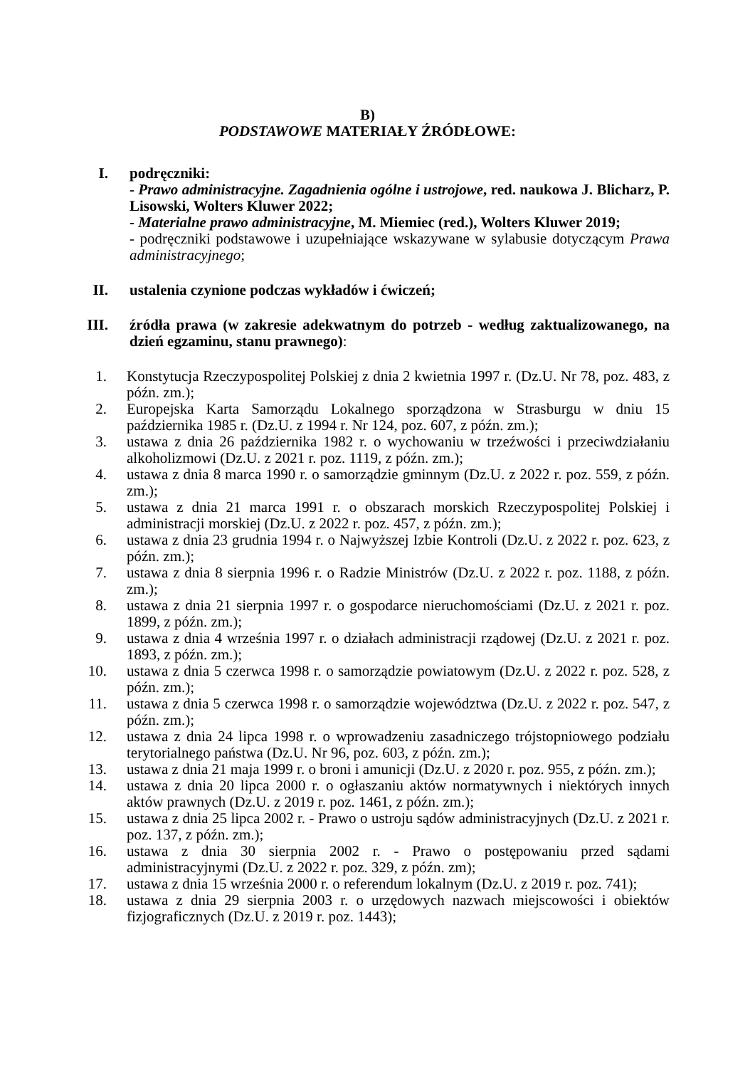B)
PODSTAWOWE MATERIAŁY ŹRÓDŁOWE:
I. podręczniki:
- Prawo administracyjne. Zagadnienia ogólne i ustrojowe, red. naukowa J. Blicharz, P. Lisowski, Wolters Kluwer 2022;
- Materialne prawo administracyjne, M. Miemiec (red.), Wolters Kluwer 2019;
- podręczniki podstawowe i uzupełniające wskazywane w sylabusie dotyczącym Prawa administracyjnego;
II. ustalenia czynione podczas wykładów i ćwiczeń;
III. źródła prawa (w zakresie adekwatnym do potrzeb - według zaktualizowanego, na dzień egzaminu, stanu prawnego):
1. Konstytucja Rzeczypospolitej Polskiej z dnia 2 kwietnia 1997 r. (Dz.U. Nr 78, poz. 483, z późn. zm.);
2. Europejska Karta Samorządu Lokalnego sporządzona w Strasburgu w dniu 15 października 1985 r. (Dz.U. z 1994 r. Nr 124, poz. 607, z późn. zm.);
3. ustawa z dnia 26 października 1982 r. o wychowaniu w trzeźwości i przeciwdziałaniu alkoholizmowi (Dz.U. z 2021 r. poz. 1119, z późn. zm.);
4. ustawa z dnia 8 marca 1990 r. o samorządzie gminnym (Dz.U. z 2022 r. poz. 559, z późn. zm.);
5. ustawa z dnia 21 marca 1991 r. o obszarach morskich Rzeczypospolitej Polskiej i administracji morskiej (Dz.U. z 2022 r. poz. 457, z późn. zm.);
6. ustawa z dnia 23 grudnia 1994 r. o Najwyższej Izbie Kontroli (Dz.U. z 2022 r. poz. 623, z późn. zm.);
7. ustawa z dnia 8 sierpnia 1996 r. o Radzie Ministrów (Dz.U. z 2022 r. poz. 1188, z późn. zm.);
8. ustawa z dnia 21 sierpnia 1997 r. o gospodarce nieruchomościami (Dz.U. z 2021 r. poz. 1899, z późn. zm.);
9. ustawa z dnia 4 września 1997 r. o działach administracji rządowej (Dz.U. z 2021 r. poz. 1893, z późn. zm.);
10. ustawa z dnia 5 czerwca 1998 r. o samorządzie powiatowym (Dz.U. z 2022 r. poz. 528, z późn. zm.);
11. ustawa z dnia 5 czerwca 1998 r. o samorządzie województwa (Dz.U. z 2022 r. poz. 547, z późn. zm.);
12. ustawa z dnia 24 lipca 1998 r. o wprowadzeniu zasadniczego trójstopniowego podziału terytorialnego państwa (Dz.U. Nr 96, poz. 603, z późn. zm.);
13. ustawa z dnia 21 maja 1999 r. o broni i amunicji (Dz.U. z 2020 r. poz. 955, z późn. zm.);
14. ustawa z dnia 20 lipca 2000 r. o ogłaszaniu aktów normatywnych i niektórych innych aktów prawnych (Dz.U. z 2019 r. poz. 1461, z późn. zm.);
15. ustawa z dnia 25 lipca 2002 r. - Prawo o ustroju sądów administracyjnych (Dz.U. z 2021 r. poz. 137, z późn. zm.);
16. ustawa z dnia 30 sierpnia 2002 r. - Prawo o postępowaniu przed sądami administracyjnymi (Dz.U. z 2022 r. poz. 329, z późn. zm);
17. ustawa z dnia 15 września 2000 r. o referendum lokalnym (Dz.U. z 2019 r. poz. 741);
18. ustawa z dnia 29 sierpnia 2003 r. o urzędowych nazwach miejscowości i obiektów fizjograficznych (Dz.U. z 2019 r. poz. 1443);